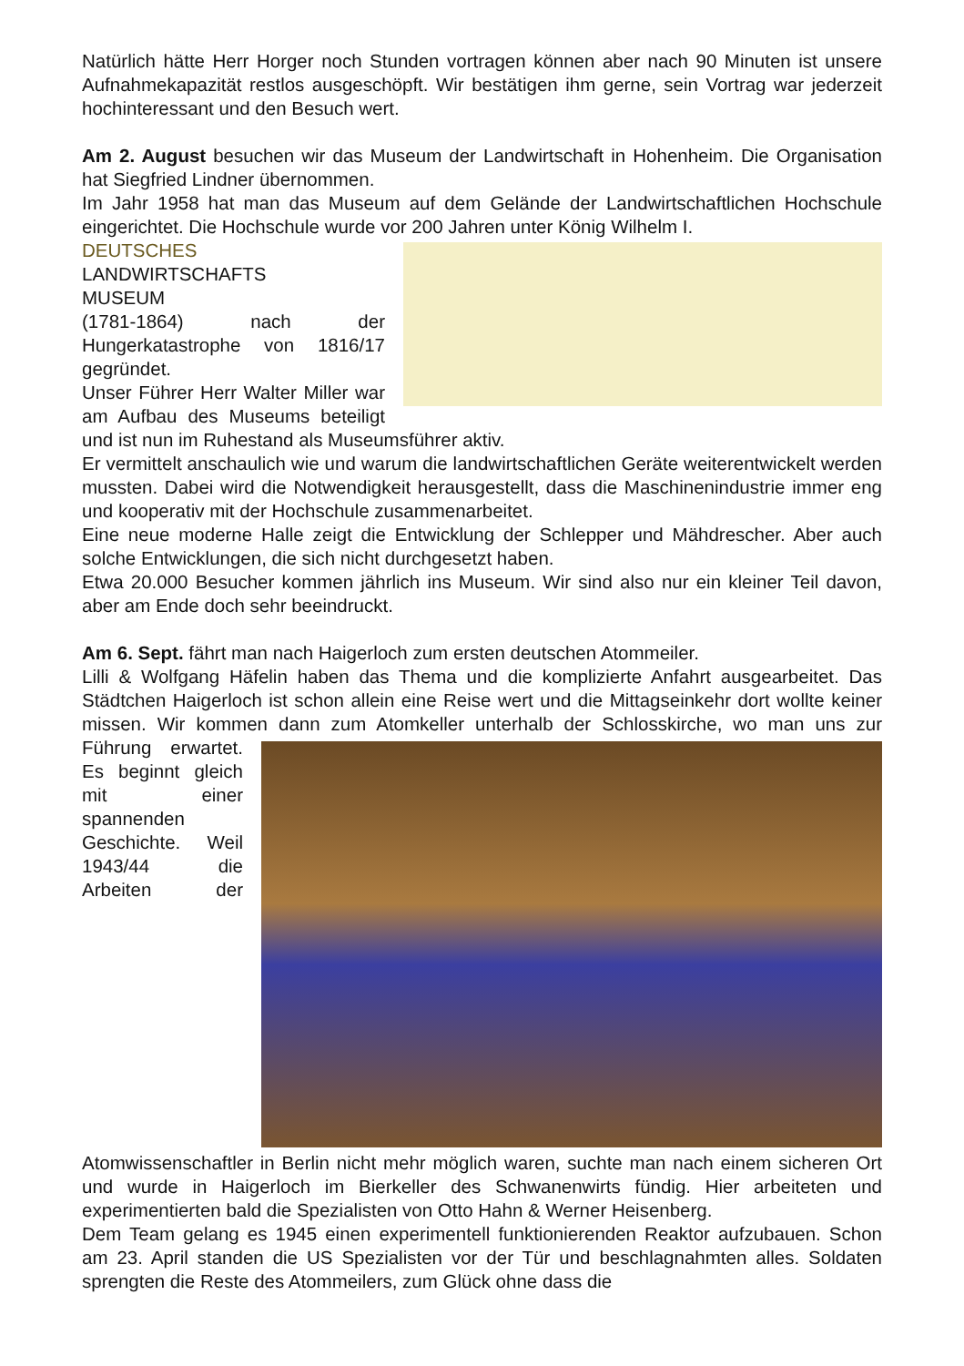Natürlich hätte Herr Horger noch Stunden vortragen können aber nach 90 Minuten ist unsere Aufnahmekapazität restlos ausgeschöpft. Wir bestätigen ihm gerne, sein Vortrag war jederzeit hochinteressant und den Besuch wert.
Am 2. August besuchen wir das Museum der Landwirtschaft in Hohenheim. Die Organisation hat Siegfried Lindner übernommen.
Im Jahr 1958 hat man das Museum auf dem Gelände der Landwirtschaftlichen Hochschule eingerichtet. Die Hochschule wurde vor 200 Jahren unter König Wilhelm I.
DEUTSCHES
LANDWIRTSCHAFTS
MUSEUM
(1781-1864) nach der Hungerkatastrophe von 1816/17 gegründet.
Unser Führer Herr Walter Miller war am Aufbau des Museums beteiligt und ist nun im Ruhestand als Museumsführer aktiv.
Er vermittelt anschaulich wie und warum die landwirtschaftlichen Geräte weiterentwickelt werden mussten. Dabei wird die Notwendigkeit herausgestellt, dass die Maschinenindustrie immer eng und kooperativ mit der Hochschule zusammenarbeitet.
Eine neue moderne Halle zeigt die Entwicklung der Schlepper und Mähdrescher. Aber auch solche Entwicklungen, die sich nicht durchgesetzt haben.
Etwa 20.000 Besucher kommen jährlich ins Museum. Wir sind also nur ein kleiner Teil davon, aber am Ende doch sehr beeindruckt.
Am 6. Sept. fährt man nach Haigerloch zum ersten deutschen Atommeiler.
Lilli & Wolfgang Häfelin haben das Thema und die komplizierte Anfahrt ausgearbeitet. Das Städtchen Haigerloch ist schon allein eine Reise wert und die Mittagseinkehr dort wollte keiner missen. Wir kommen dann zum Atomkeller unterhalb der Schlosskirche, wo man uns zur Führung erwartet. Es beginnt gleich mit einer spannenden Geschichte. Weil 1943/44 die Arbeiten der Atomwissenschaftler in Berlin nicht mehr möglich waren, suchte man nach einem sicheren Ort und wurde in Haigerloch im Bierkeller des Schwanenwirts fündig. Hier arbeiteten und experimentierten bald die Spezialisten von Otto Hahn & Werner Heisenberg.
Dem Team gelang es 1945 einen experimentell funktionierenden Reaktor aufzubauen. Schon am 23. April standen die US Spezialisten vor der Tür und beschlagnahmten alles. Soldaten sprengten die Reste des Atommeilers, zum Glück ohne dass die